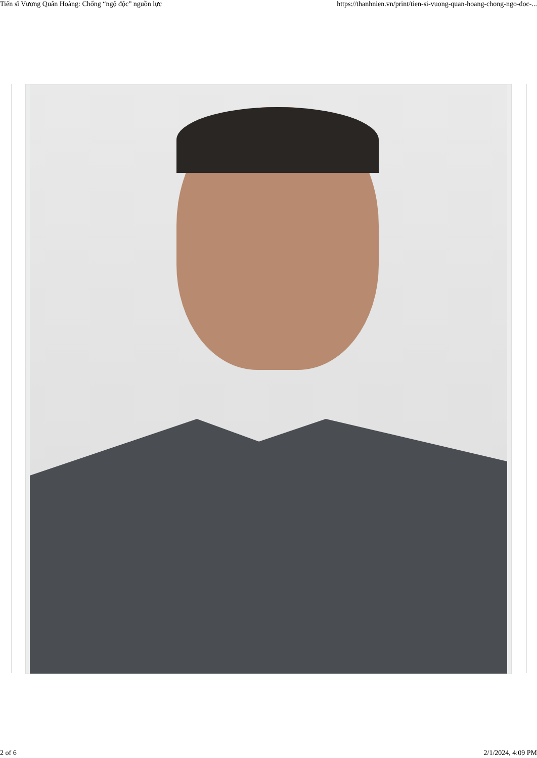Tiến sĩ Vương Quân Hoàng: Chống “ngộ độc” nguồn lực https://thanhnien.vn/print/tien-si-vuong-quan-hoang-chong-ngo-doc-...
2 of 6 2/1/2024, 4:09 PM